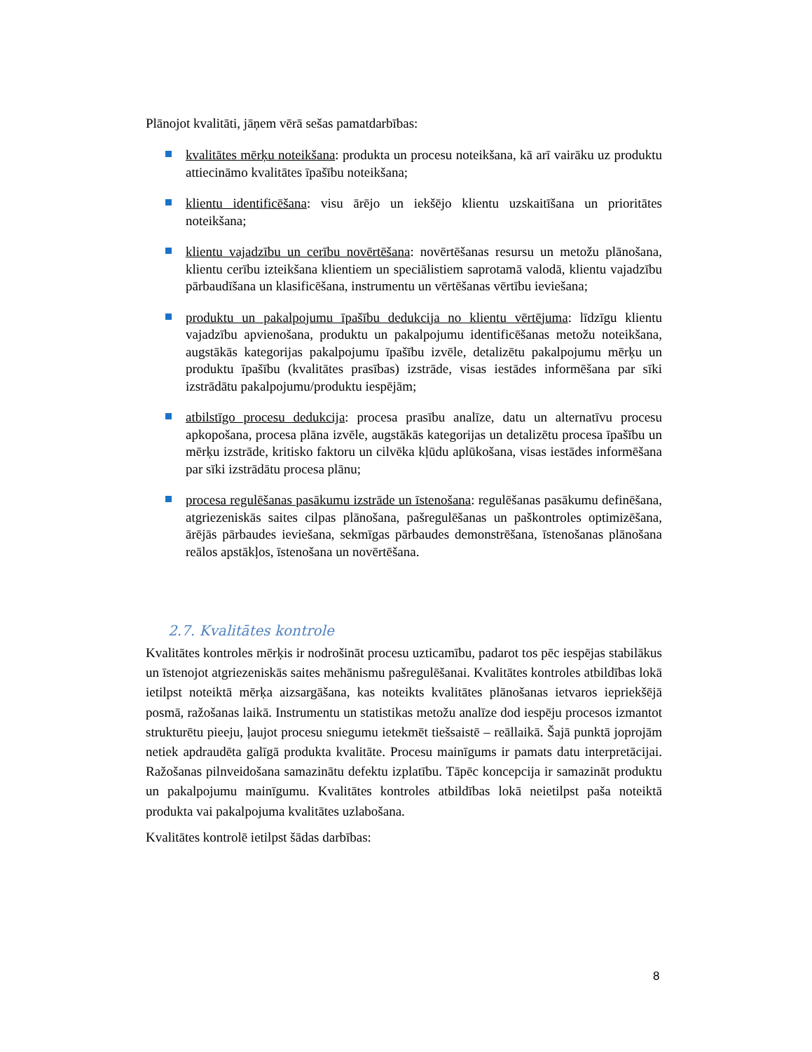Plānojot kvalitāti, jāņem vērā sešas pamatdarbības:
kvalitātes mērķu noteikšana: produkta un procesu noteikšana, kā arī vairāku uz produktu attiecināmo kvalitātes īpašību noteikšana;
klientu identificēšana: visu ārējo un iekšējo klientu uzskaitīšana un prioritātes noteikšana;
klientu vajadzību un cerību novērtēšana: novērtēšanas resursu un metožu plānošana, klientu cerību izteikšana klientiem un speciālistiem saprotamā valodā, klientu vajadzību pārbaudīšana un klasificēšana, instrumentu un vērtēšanas vērtību ieviešana;
produktu un pakalpojumu īpašību dedukcija no klientu vērtējuma: līdzīgu klientu vajadzību apvienošana, produktu un pakalpojumu identificēšanas metožu noteikšana, augstākās kategorijas pakalpojumu īpašību izvēle, detalizētu pakalpojumu mērķu un produktu īpašību (kvalitātes prasības) izstrāde, visas iestādes informēšana par sīki izstrādātu pakalpojumu/produktu iespējām;
atbilstīgo procesu dedukcija: procesa prasību analīze, datu un alternatīvu procesu apkopošana, procesa plāna izvēle, augstākās kategorijas un detalizētu procesa īpašību un mērķu izstrāde, kritisko faktoru un cilvēka kļūdu aplūkošana, visas iestādes informēšana par sīki izstrādātu procesa plānu;
procesa regulēšanas pasākumu izstrāde un īstenošana: regulēšanas pasākumu definēšana, atgriezeniskās saites cilpas plānošana, pašregulēšanas un paškontroles optimizēšana, ārējās pārbaudes ieviešana, sekmīgas pārbaudes demonstrēšana, īstenošanas plānošana reālos apstākļos, īstenošana un novērtēšana.
2.7. Kvalitātes kontrole
Kvalitātes kontroles mērķis ir nodrošināt procesu uzticamību, padarot tos pēc iespējas stabilākus un īstenojot atgriezeniskās saites mehānismu pašregulēšanai. Kvalitātes kontroles atbildības lokā ietilpst noteiktā mērķa aizsargāšana, kas noteikts kvalitātes plānošanas ietvaros iepriekšējā posmā, ražošanas laikā. Instrumentu un statistikas metožu analīze dod iespēju procesos izmantot strukturētu pieeju, ļaujot procesu sniegumu ietekmēt tiešsaistē – reāllaikā. Šajā punktā joprojām netiek apdraudēta galīgā produkta kvalitāte. Procesu mainīgums ir pamats datu interpretācijai. Ražošanas pilnveidošana samazinātu defektu izplatību. Tāpēc koncepcija ir samazināt produktu un pakalpojumu mainīgumu. Kvalitātes kontroles atbildības lokā neietilpst paša noteiktā produkta vai pakalpojuma kvalitātes uzlabošana.
Kvalitātes kontrolē ietilpst šādas darbības:
8